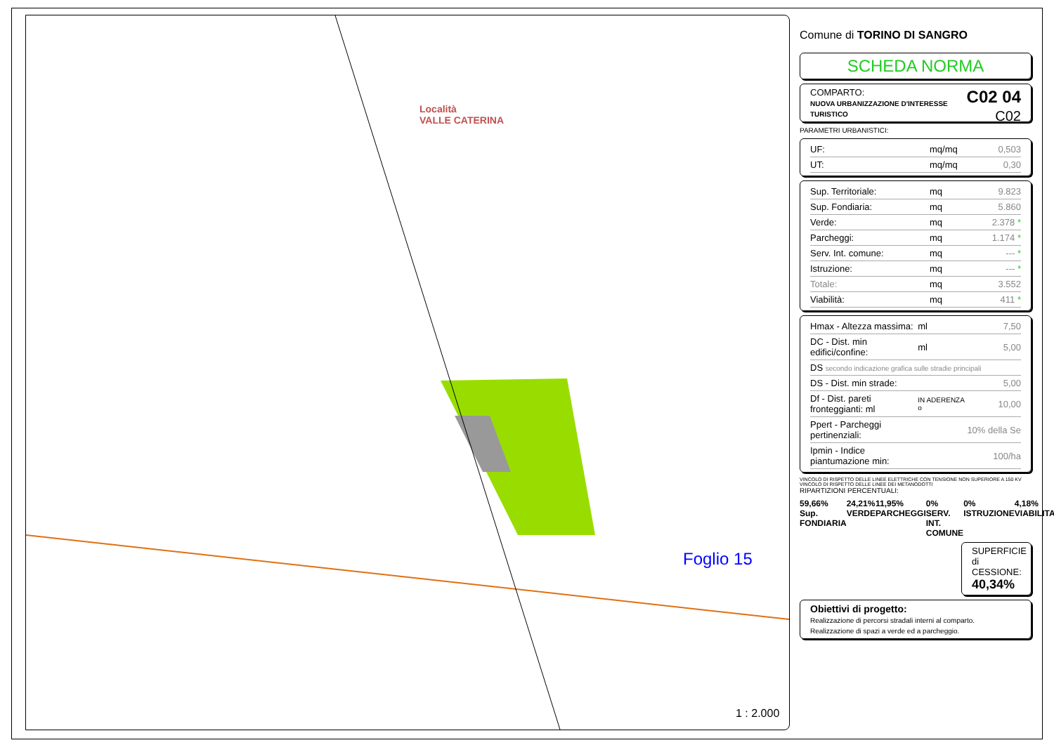Località
VALLE CATERINA
Foglio 15
1 : 2.000
Comune di TORINO DI SANGRO
SCHEDA NORMA
COMPARTO: C02 04
NUOVA URBANIZZAZIONE D'INTERESSE TURISTICO C02
PARAMETRI URBANISTICI:
| UF: | mq/mq | 0,503 |
| UT: | mq/mq | 0,30 |
| Sup. Territoriale: | mq | 9.823 |
| Sup. Fondiaria: | mq | 5.860 |
| Verde: | mq | 2.378 * |
| Parcheggi: | mq | 1.174 * |
| Serv. Int. comune: | mq | --- * |
| Istruzione: | mq | --- * |
| Totale: | mq | 3.552 |
| Viabilità: | mq | 411 * |
| Hmax - Altezza massima: | ml | 7,50 |
| DC - Dist. min edifici/confine: | ml | 5,00 |
| DS secondo indicazione grafica sulle stradie principali | | |
| DS - Dist. min strade: | | 5,00 |
| Df - Dist. pareti fronteggianti: ml | IN ADERENZA o | 10,00 |
| Ppert - Parcheggi pertinenziali: | | 10% della Se |
| Ipmin - Indice piantumazione min: | | 100/ha |
VINCOLO DI RISPETTO DELLE LINEE ELETTRICHE CON TENSIONE NON SUPERIORE A 150 KV
VINCOLO DI RISPETTO DELLE LINEE DEI METANODOTTI
RIPARTIZIONI PERCENTUALI:
59,66% Sup. FONDIARIA 24,21% VERDE 11,95% PARCHEGGI 0% SERV. INT. COMUNE 0% ISTRUZIONE 4,18% VIABILITA'
SUPERFICIE di CESSIONE:
40,34%
Obiettivi di progetto:
Realizzazione di percorsi stradali interni al comparto.
Realizzazione di spazi a verde ed a parcheggio.